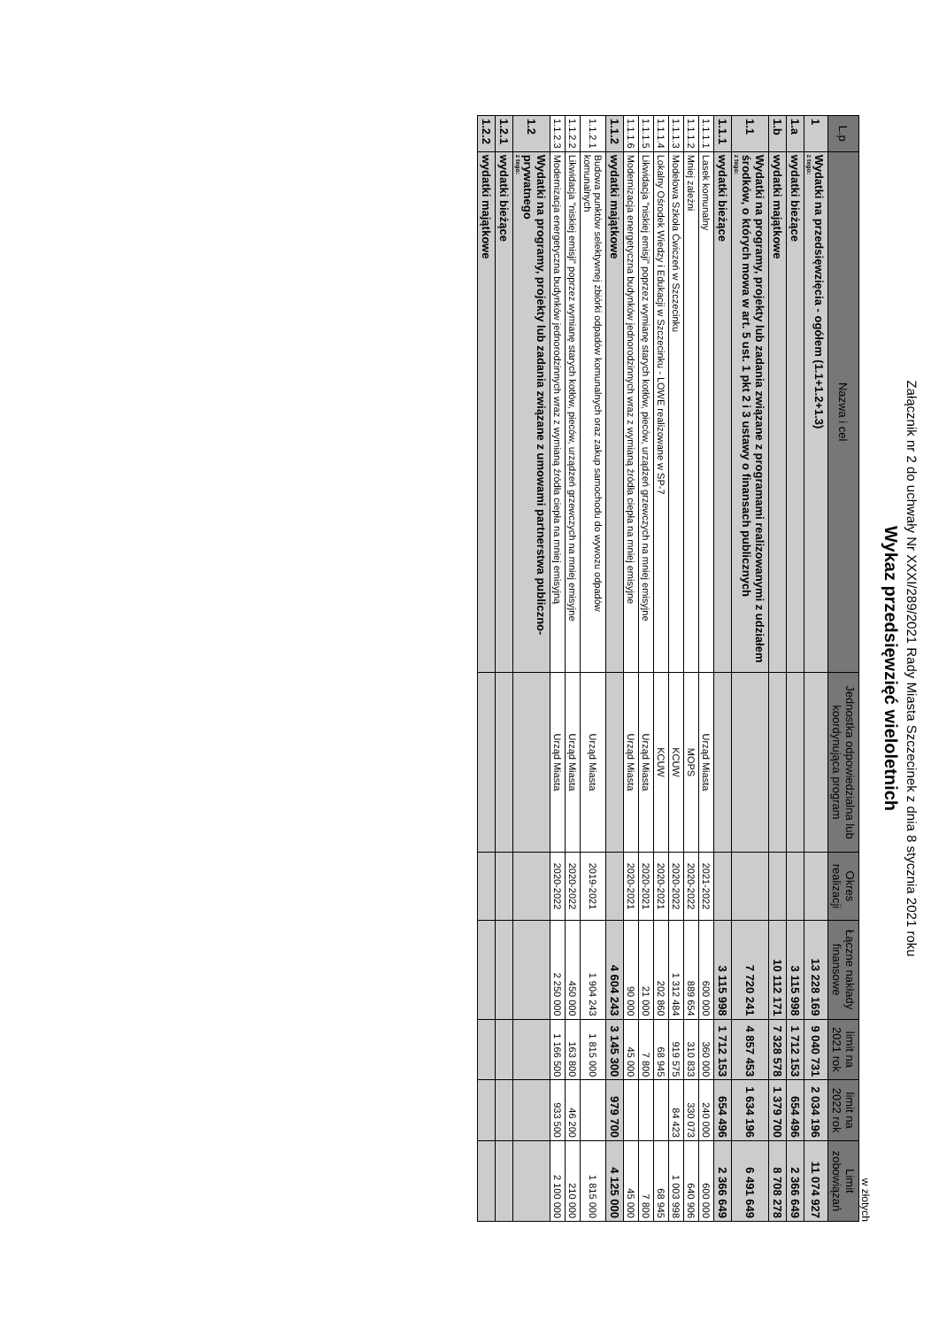Załącznik nr 2 do uchwały Nr XXXI/289/2021 Rady Miasta Szczecinek z dnia 8 stycznia 2021 roku
Wykaz przedsięwzięć wieloletnich
w złotych
| L.p | Nazwa i cel | Jednostka odpowiedzialna lub koordynująca program | Okres realizacji | Łączne nakłady finansowe | limit na 2021 rok | limit na 2022 rok | Limit zobowiązań |
| --- | --- | --- | --- | --- | --- | --- | --- |
| 1 | Wydatki na przedsięwzięcia - ogółem (1.1+1.2+1.3) z tego: | | | 13 228 169 | 9 040 731 | 2 034 196 | 11 074 927 |
| 1.a | wydatki bieżące | | | 3 115 998 | 1 712 153 | 654 496 | 2 366 649 |
| 1.b | wydatki majątkowe | | | 10 112 171 | 7 328 578 | 1 379 700 | 8 708 278 |
| 1.1 | Wydatki na programy, projekty lub zadania związane z programami realizowanymi z udziałem środków, o których mowa w art. 5 ust. 1 pkt 2 i 3 ustawy o finansach publicznych z tego: | | | 7 720 241 | 4 857 453 | 1 634 196 | 6 491 649 |
| 1.1.1 | wydatki bieżące | | | 3 115 998 | 1 712 153 | 654 496 | 2 366 649 |
| 1.1.1.1 | Lasek komunalny | Urząd Miasta | 2021-2022 | 600 000 | 360 000 | 240 000 | 600 000 |
| 1.1.1.2 | Mniej zależni | MOPS | 2020-2022 | 889 654 | 310 833 | 330 073 | 640 906 |
| 1.1.1.3 | Modelowa Szkoła Ćwiczeń w Szczecinku | KCUW | 2020-2022 | 1 312 484 | 919 575 | 84 423 | 1 003 998 |
| 1.1.1.4 | Lokalny Ośrodek Wiedzy i Edukacji w Szczecinku - LOWE realizowane w SP-7 | KCUW | 2020-2021 | 202 860 | 68 945 | | 68 945 |
| 1.1.1.5 | Likwidacja "niskiej emisji" poprzez wymianę starych kotłów, pieców, urządzeń grzewczych na mniej emisyjne | Urząd Miasta | 2020-2021 | 21 000 | 7 800 | | 7 800 |
| 1.1.1.6 | Modernizacja energetyczna budynków jednorodzinnych wraz z wymianą źródła ciepła na mniej emisyjne | Urząd Miasta | 2020-2021 | 90 000 | 45 000 | | 45 000 |
| 1.1.2 | wydatki majątkowe | | | 4 604 243 | 3 145 300 | 979 700 | 4 125 000 |
| 1.1.2.1 | Budowa punktów selektywnej zbiórki odpadów komunalnych oraz zakup samochodu do wywozu odpadów komunalnych | Urząd Miasta | 2019-2021 | 1 904 243 | 1 815 000 | | 1 815 000 |
| 1.1.2.2 | Likwidacja "niskiej emisji" poprzez wymianę starych kotłów, pieców, urządzeń grzewczych na mniej emisyjne | Urząd Miasta | 2020-2022 | 450 000 | 163 800 | 46 200 | 210 000 |
| 1.1.2.3 | Modernizacja energetyczna budynków jednorodzinnych wraz z wymianą źródła ciepła na mniej emisyjną | Urząd Miasta | 2020-2022 | 2 250 000 | 1 166 500 | 933 500 | 2 100 000 |
| 1.2 | Wydatki na programy, projekty lub zadania związane z umowami partnerstwa publiczno-prywatnego z tego: | | | | | | |
| 1.2.1 | wydatki bieżące | | | | | | |
| 1.2.2 | wydatki majątkowe | | | | | | |